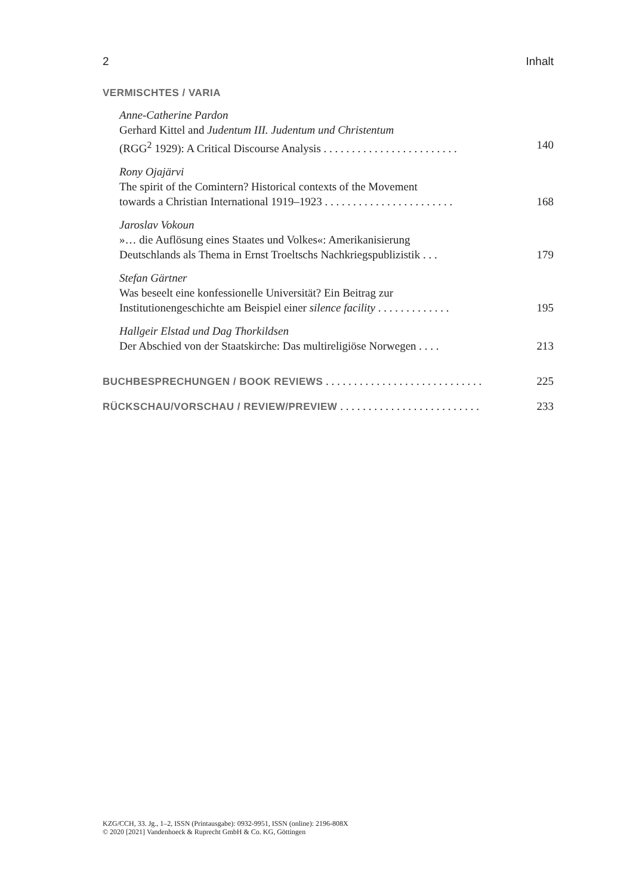2 Inhalt
VERMISCHTES / VARIA
Anne-Catherine Pardon
Gerhard Kittel and Judentum III. Judentum und Christentum
(RGG<sup>2</sup> 1929): A Critical Discourse Analysis . . . . . . . . . . . . . . . . . . . . . . . . 140
Rony Ojajärvi
The spirit of the Comintern? Historical contexts of the Movement
towards a Christian International 1919–1923 . . . . . . . . . . . . . . . . . . . . . . . 168
Jaroslav Vokoun
»… die Auflösung eines Staates und Volkes«: Amerikanisierung
Deutschlands als Thema in Ernst Troeltschs Nachkriegspublizistik . . . 179
Stefan Gärtner
Was beseelt eine konfessionelle Universität? Ein Beitrag zur
Institutionengeschichte am Beispiel einer silence facility . . . . . . . . . . . . . 195
Hallgeir Elstad und Dag Thorkildsen
Der Abschied von der Staatskirche: Das multireligiöse Norwegen . . . . 213
BUCHBESPRECHUNGEN / BOOK REVIEWS . . . . . . . . . . . . . . . . . . . . . . . . . . . . 225
RÜCKSCHAU/VORSCHAU / REVIEW/PREVIEW . . . . . . . . . . . . . . . . . . . . . . . . . 233
KZG/CCH, 33. Jg., 1–2, ISSN (Printausgabe): 0932-9951, ISSN (online): 2196-808X
© 2020 [2021] Vandenhoeck & Ruprecht GmbH & Co. KG, Göttingen